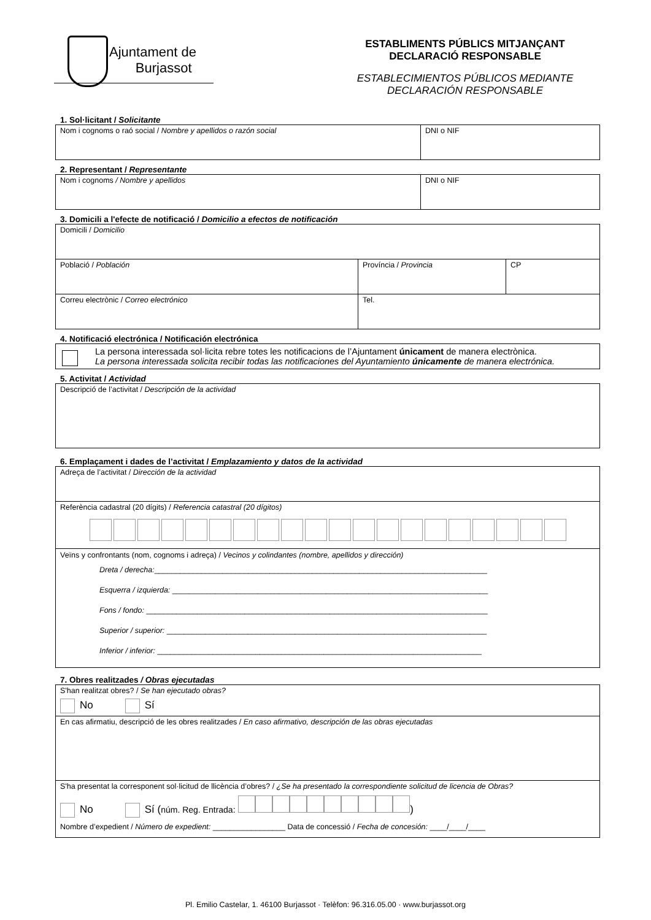Ajuntament de
Burjassot
ESTABLIMENTS PÚBLICS MITJANÇANT DECLARACIÓ RESPONSABLE
ESTABLECIMIENTOS PÚBLICOS MEDIANTE DECLARACIÓN RESPONSABLE
1. Sol·licitant / Solicitante
| Nom i cognoms o raó social / Nombre y apellidos o razón social | DNI o NIF |
2. Representant / Representante
| Nom i cognoms / Nombre y apellidos | DNI o NIF |
3. Domicili a l'efecte de notificació / Domicilio a efectos de notificación
| Domicili / Domicilio | | |
| Població / Población | Província / Provincia | CP |
| Correu electrònic / Correo electrónico | Tel. | |
4. Notificació electrónica / Notificación electrónica
| La persona interessada sol·licita rebre totes les notificacions de l’Ajuntament únicament de manera electrònica. La persona interessada solicita recibir todas las notificaciones del Ayuntamiento únicamente de manera electrónica. |
5. Activitat / Actividad
| Descripció de l’activitat / Descripción de la actividad |
6. Emplaçament i dades de l’activitat / Emplazamiento y datos de la actividad
| Adreça de l’activitat / Dirección de la actividad |
| Referència cadastral (20 dígits) / Referencia catastral (20 dígitos) |
| Veïns y confrontants (nom, cognoms i adreça) / Vecinos y colindantes (nombre, apellidos y dirección) Dreta / derecha: ______________________________________________________________________________ Esquerra / izquierda: __________________________________________________________________________ Fons / fondo: ________________________________________________________________________________ Superior / superior: ___________________________________________________________________________ Inferior / inferior: ____________________________________________________________________________ |
7. Obres realitzades / Obras ejecutadas
| S'han realitzat obres? / Se han ejecutado obras? No Sí |
| En cas afirmatiu, descripció de les obres realitzades / En caso afirmativo, descripción de las obras ejecutadas |
| S'ha presentat la corresponent sol·licitud de llicència d’obres? / ¿Se ha presentado la correspondiente solicitud de licencia de Obras? No Sí ( núm. Reg. Entrada: ) Nombre d’expedient / Número de expedient: _________________ Data de concessió / Fecha de concesión: ____/____/____ |
Pl. Emilio Castelar, 1. 46100 Burjassot · Telèfon: 96.316.05.00 · www.burjassot.org